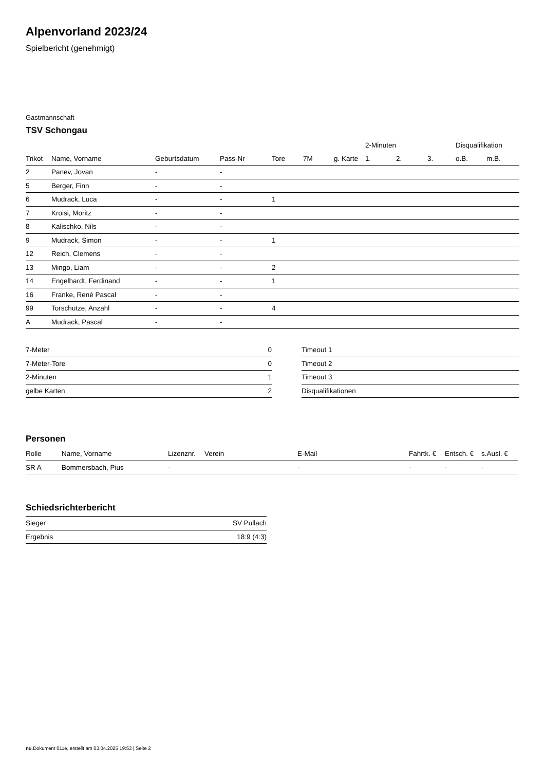Alpenvorland 2023/24
Spielbericht (genehmigt)
Gastmannschaft
TSV Schongau
| | | | | | | | 2-Minuten | | | Disqualifikation | |
| --- | --- | --- | --- | --- | --- | --- | --- | --- | --- | --- | --- |
| Trikot | Name, Vorname | Geburtsdatum | Pass-Nr | Tore | 7M | g. Karte | 1. | 2. | 3. | o.B. | m.B. |
| 2 | Panev, Jovan | - | - | | | | | | | | |
| 5 | Berger, Finn | - | - | | | | | | | | |
| 6 | Mudrack, Luca | - | - | 1 | | | | | | | |
| 7 | Kroisi, Moritz | - | - | | | | | | | | |
| 8 | Kalischko, Nils | - | - | | | | | | | | |
| 9 | Mudrack, Simon | - | - | 1 | | | | | | | |
| 12 | Reich, Clemens | - | - | | | | | | | | |
| 13 | Mingo, Liam | - | - | 2 | | | | | | | |
| 14 | Engelhardt, Ferdinand | - | - | 1 | | | | | | | |
| 16 | Franke, René Pascal | - | - | | | | | | | | |
| 99 | Torschütze, Anzahl | - | - | 4 | | | | | | | |
| A | Mudrack, Pascal | - | - | | | | | | | | |
| 7-Meter | 0 |
| 7-Meter-Tore | 0 |
| 2-Minuten | 1 |
| gelbe Karten | 2 |
| Timeout 1 |
| Timeout 2 |
| Timeout 3 |
| Disqualifikationen |
Personen
| Rolle | Name, Vorname | Lizenznr. | Verein | E-Mail | Fahrtk. € | Entsch. € | s.Ausl. € |
| --- | --- | --- | --- | --- | --- | --- | --- |
| SR A | Bommersbach, Pius | - | | - | - | - | - |
Schiedsrichterbericht
| Sieger | SV Pullach |
| Ergebnis | 18:9 (4:3) |
nu.Dokument 011e, erstellt am 03.04.2025 19:53 | Seite 2